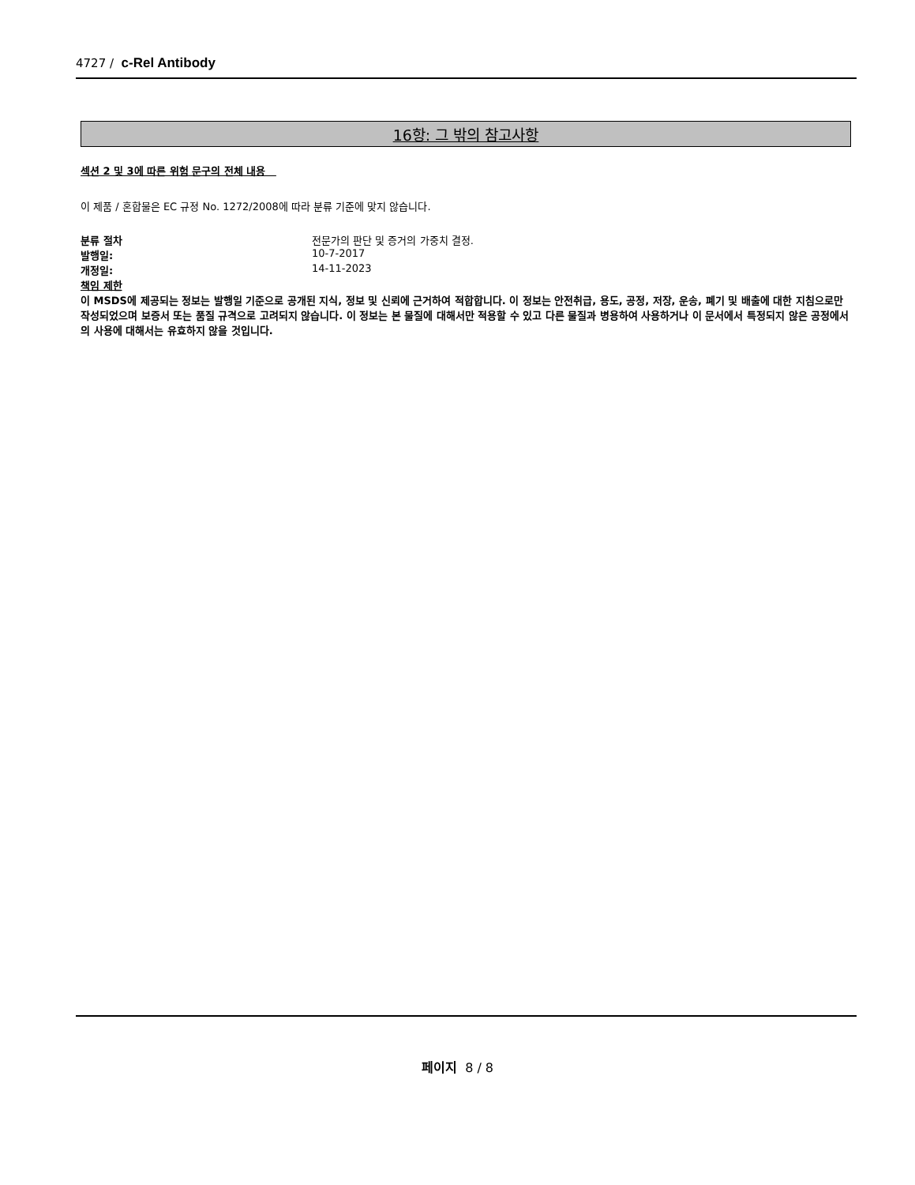4727 / c-Rel Antibody
16항: 그 밖의 참고사항
섹션 2 및 3에 따른 위험 문구의 전체 내용
이 제품 / 혼합물은 EC 규정 No. 1272/2008에 따라 분류 기준에 맞지 않습니다.
분류 절차 전문가의 판단 및 증거의 가중치 결정.
발행일: 10-7-2017
개정일: 14-11-2023
책임 제한
이 MSDS에 제공되는 정보는 발행일 기준으로 공개된 지식, 정보 및 신뢰에 근거하여 적합합니다. 이 정보는 안전취급, 용도, 공정, 저장, 운송, 폐기 및 배출에 대한 지침으로만 작성되었으며 보증서 또는 품질 규격으로 고려되지 않습니다. 이 정보는 본 물질에 대해서만 적용할 수 있고 다른 물질과 병용하여 사용하거나 이 문서에서 특정되지 않은 공정에서의 사용에 대해서는 유효하지 않을 것입니다.
페이지 8 / 8